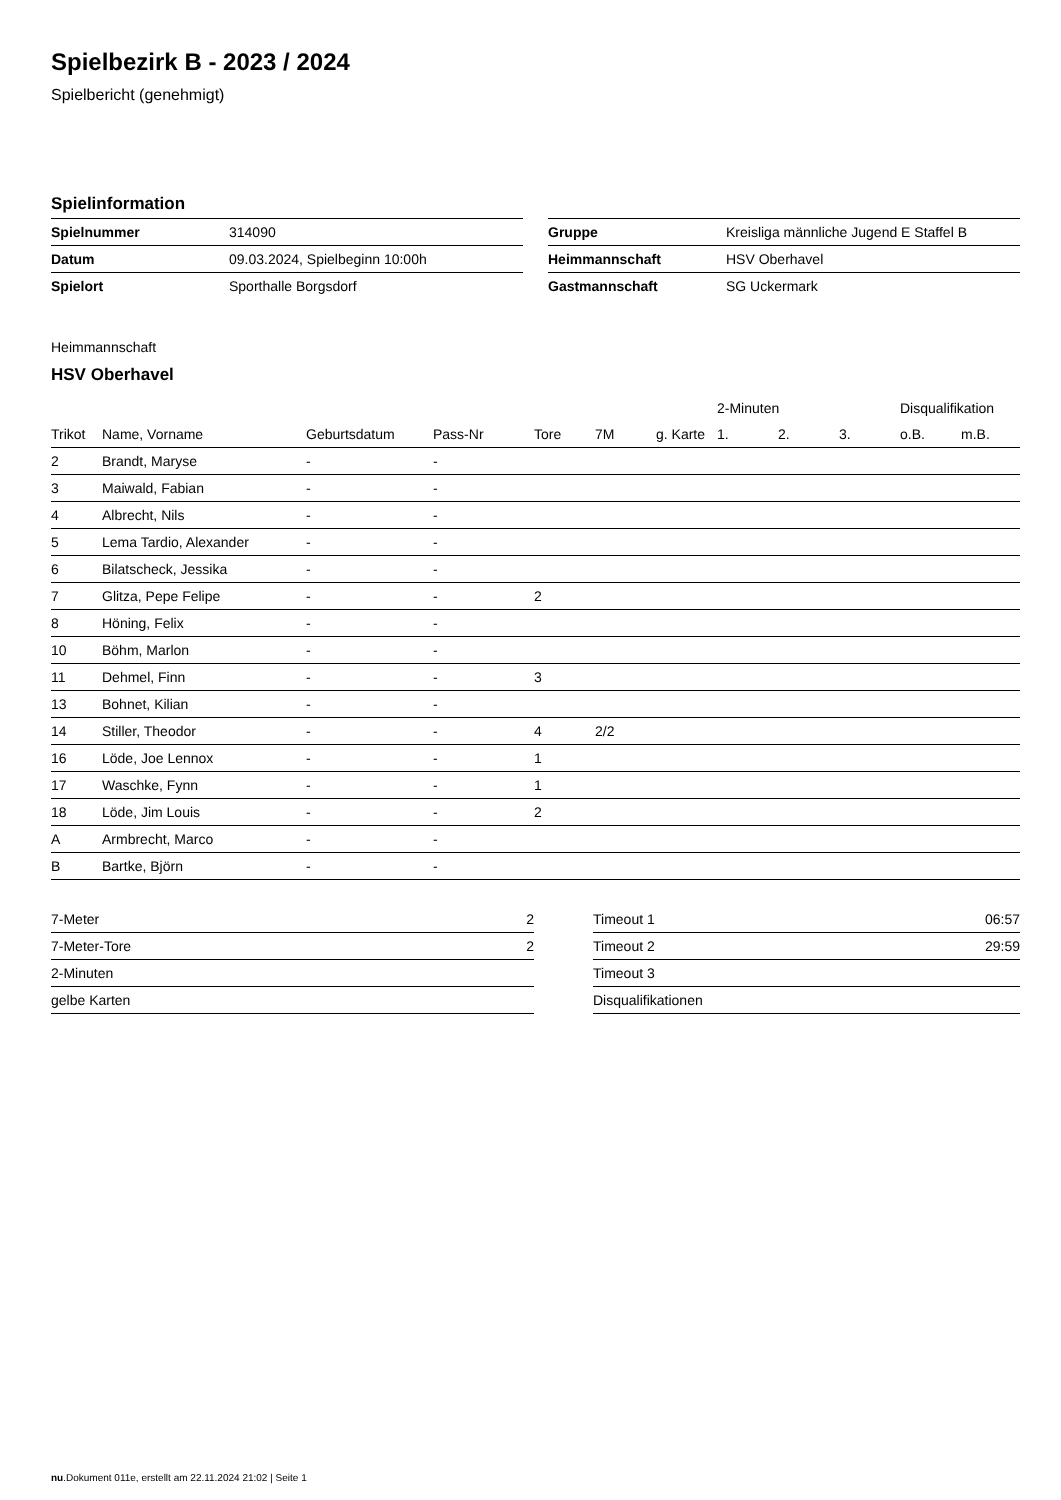Spielbezirk B - 2023 / 2024
Spielbericht (genehmigt)
Spielinformation
| Spielnummer | 314090 |
| Datum | 09.03.2024, Spielbeginn 10:00h |
| Spielort | Sporthalle Borgsdorf |
| Gruppe | Kreisliga männliche Jugend E Staffel B |
| Heimmannschaft | HSV Oberhavel |
| Gastmannschaft | SG Uckermark |
Heimmannschaft
HSV Oberhavel
| | | | | | | | 2-Minuten | | | Disqualifikation | |
| --- | --- | --- | --- | --- | --- | --- | --- | --- | --- | --- | --- |
| Trikot | Name, Vorname | Geburtsdatum | Pass-Nr | Tore | 7M | g. Karte | 1. | 2. | 3. | o.B. | m.B. |
| 2 | Brandt, Maryse | - | - | | | | | | | | |
| 3 | Maiwald, Fabian | - | - | | | | | | | | |
| 4 | Albrecht, Nils | - | - | | | | | | | | |
| 5 | Lema Tardio, Alexander | - | - | | | | | | | | |
| 6 | Bilatscheck, Jessika | - | - | | | | | | | | |
| 7 | Glitza, Pepe Felipe | - | - | 2 | | | | | | | |
| 8 | Höning, Felix | - | - | | | | | | | | |
| 10 | Böhm, Marlon | - | - | | | | | | | | |
| 11 | Dehmel, Finn | - | - | 3 | | | | | | | |
| 13 | Bohnet, Kilian | - | - | | | | | | | | |
| 14 | Stiller, Theodor | - | - | 4 | 2/2 | | | | | | |
| 16 | Löde, Joe Lennox | - | - | 1 | | | | | | | |
| 17 | Waschke, Fynn | - | - | 1 | | | | | | | |
| 18 | Löde, Jim Louis | - | - | 2 | | | | | | | |
| A | Armbrecht, Marco | - | - | | | | | | | | |
| B | Bartke, Björn | - | - | | | | | | | | |
| 7-Meter | 2 |
| 7-Meter-Tore | 2 |
| 2-Minuten | |
| gelbe Karten | |
| Timeout 1 | 06:57 |
| Timeout 2 | 29:59 |
| Timeout 3 | |
| Disqualifikationen | |
nu.Dokument 011e, erstellt am 22.11.2024 21:02 | Seite 1